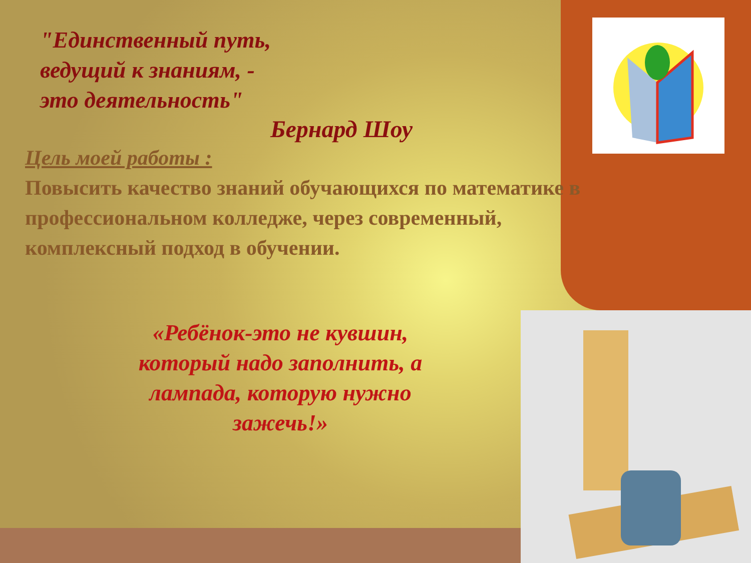"Единственный путь,
ведущий к знаниям, -
это деятельность"
Бернард Шоу
Цель моей работы :
Повысить качество знаний обучающихся по математике в профессиональном колледже, через современный, комплексный подход в обучении.
«Ребёнок-это не кувшин, который надо заполнить, а лампада, которую нужно зажечь!»